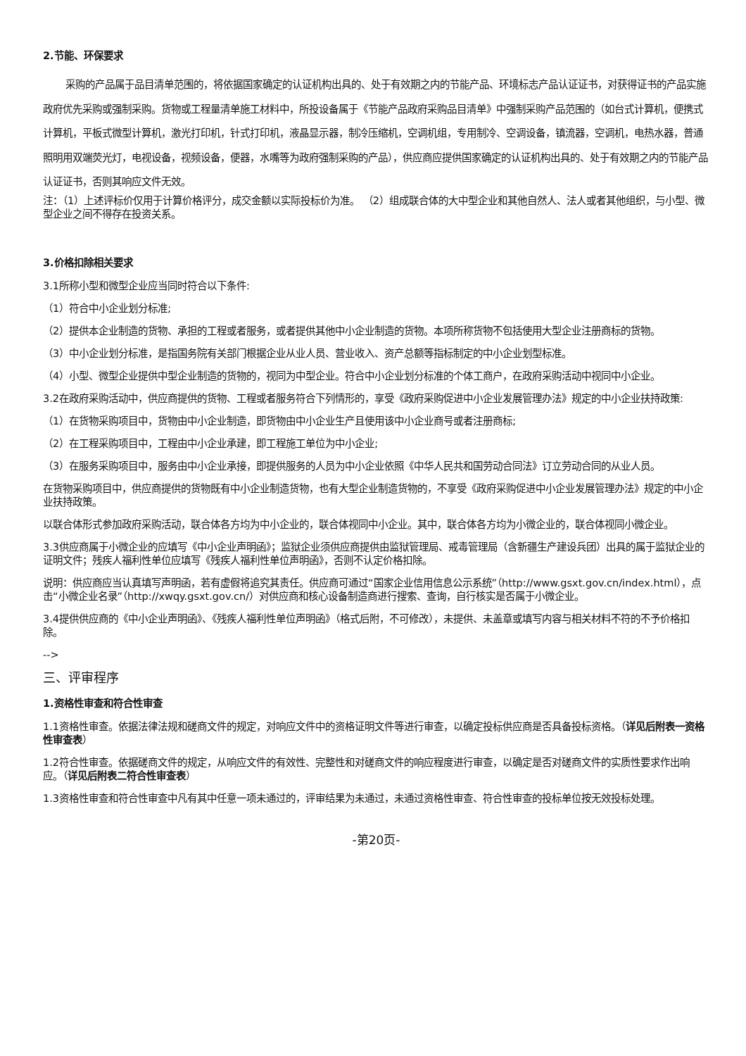2.节能、环保要求
采购的产品属于品目清单范围的，将依据国家确定的认证机构出具的、处于有效期之内的节能产品、环境标志产品认证证书，对获得证书的产品实施政府优先采购或强制采购。货物或工程量清单施工材料中，所投设备属于《节能产品政府采购品目清单》中强制采购产品范围的（如台式计算机，便携式计算机，平板式微型计算机，激光打印机，针式打印机，液晶显示器，制冷压缩机，空调机组，专用制冷、空调设备，镇流器，空调机，电热水器，普通照明用双端荧光灯，电视设备，视频设备，便器，水嘴等为政府强制采购的产品），供应商应提供国家确定的认证机构出具的、处于有效期之内的节能产品认证证书，否则其响应文件无效。
注：（1）上述评标价仅用于计算价格评分，成交金额以实际投标价为准。 （2）组成联合体的大中型企业和其他自然人、法人或者其他组织，与小型、微型企业之间不得存在投资关系。
3.价格扣除相关要求
3.1所称小型和微型企业应当同时符合以下条件:
（1）符合中小企业划分标准;
（2）提供本企业制造的货物、承担的工程或者服务，或者提供其他中小企业制造的货物。本项所称货物不包括使用大型企业注册商标的货物。
（3）中小企业划分标准，是指国务院有关部门根据企业从业人员、营业收入、资产总额等指标制定的中小企业划型标准。
（4）小型、微型企业提供中型企业制造的货物的，视同为中型企业。符合中小企业划分标准的个体工商户，在政府采购活动中视同中小企业。
3.2在政府采购活动中，供应商提供的货物、工程或者服务符合下列情形的，享受《政府采购促进中小企业发展管理办法》规定的中小企业扶持政策:
（1）在货物采购项目中，货物由中小企业制造，即货物由中小企业生产且使用该中小企业商号或者注册商标;
（2）在工程采购项目中，工程由中小企业承建，即工程施工单位为中小企业;
（3）在服务采购项目中，服务由中小企业承接，即提供服务的人员为中小企业依照《中华人民共和国劳动合同法》订立劳动合同的从业人员。
在货物采购项目中，供应商提供的货物既有中小企业制造货物，也有大型企业制造货物的，不享受《政府采购促进中小企业发展管理办法》规定的中小企业扶持政策。
以联合体形式参加政府采购活动，联合体各方均为中小企业的，联合体视同中小企业。其中，联合体各方均为小微企业的，联合体视同小微企业。
3.3供应商属于小微企业的应填写《中小企业声明函》；监狱企业须供应商提供由监狱管理局、戒毒管理局（含新疆生产建设兵团）出具的属于监狱企业的证明文件；残疾人福利性单位应填写《残疾人福利性单位声明函》，否则不认定价格扣除。
说明：供应商应当认真填写声明函，若有虚假将追究其责任。供应商可通过“国家企业信用信息公示系统”（http://www.gsxt.gov.cn/index.html），点击“小微企业名录”（http://xwqy.gsxt.gov.cn/）对供应商和核心设备制造商进行搜索、查询，自行核实是否属于小微企业。
3.4提供供应商的《中小企业声明函》、《残疾人福利性单位声明函》（格式后附，不可修改），未提供、未盖章或填写内容与相关材料不符的不予价格扣除。
-->
三、评审程序
1.资格性审查和符合性审查
1.1资格性审查。依据法律法规和磋商文件的规定，对响应文件中的资格证明文件等进行审查，以确定投标供应商是否具备投标资格。（详见后附表一资格性审查表）
1.2符合性审查。依据磋商文件的规定，从响应文件的有效性、完整性和对磋商文件的响应程度进行审查，以确定是否对磋商文件的实质性要求作出响应。（详见后附表二符合性审查表）
1.3资格性审查和符合性审查中凡有其中任意一项未通过的，评审结果为未通过，未通过资格性审查、符合性审查的投标单位按无效投标处理。
-第20页-